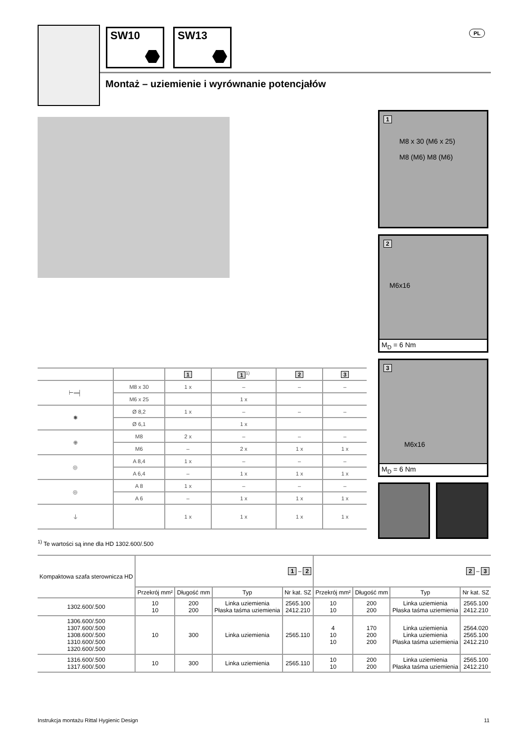SW10 SW13 PL
Montaż – uziemienie i wyrównanie potencjałów
1
M8 x 30 (M6 x 25)
M8 (M6) M8 (M6)
2
M6x16
M<sub>D</sub> = 6 Nm
3
M6x16
M<sub>D</sub> = 6 Nm
| | | 1 | 1<sup>1)</sup> | 2 | 3 |
| --- | --- | --- | --- | --- | --- |
| ⊢═╡ | M8 x 30 | 1 x | – | – | – |
| | M6 x 25 | | 1 x | | |
| ✺ | Ø 8,2 | 1 x | – | – | – |
| | Ø 6,1 | | 1 x | | |
| ⊕ | M8 | 2 x | – | – | – |
| | M6 | – | 2 x | 1 x | 1 x |
| ◎ | A 8,4 | 1 x | – | – | – |
| | A 6,4 | – | 1 x | 1 x | 1 x |
| ◎ | A 8 | 1 x | – | – | – |
| | A 6 | – | 1 x | 1 x | 1 x |
| ⏚ | | 1 x | 1 x | 1 x | 1 x |
<sup>1)</sup> Te wartości są inne dla HD 1302.600/.500
| Kompaktowa szafa sterownicza HD | 1 – 2 | | | | 2 – 3 | | | |
| --- | --- | --- | --- | --- | --- | --- | --- | --- |
| | Przekrój mm² | Długość mm | Typ | Nr kat. SZ | Przekrój mm² | Długość mm | Typ | Nr kat. SZ |
| 1302.600/.500 | 10 10 | 200 200 | Linka uziemienia Płaska taśma uziemienia | 2565.100 2412.210 | 10 10 | 200 200 | Linka uziemienia Płaska taśma uziemienia | 2565.100 2412.210 |
| 1306.600/.500 1307.600/.500 1308.600/.500 1310.600/.500 1320.600/.500 | 10 | 300 | Linka uziemienia | 2565.110 | 4 10 10 | 170 200 200 | Linka uziemienia Linka uziemienia Płaska taśma uziemienia | 2564.020 2565.100 2412.210 |
| 1316.600/.500 1317.600/.500 | 10 | 300 | Linka uziemienia | 2565.110 | 10 10 | 200 200 | Linka uziemienia Płaska taśma uziemienia | 2565.100 2412.210 |
Instrukcja montażu Rittal Hygienic Design
11